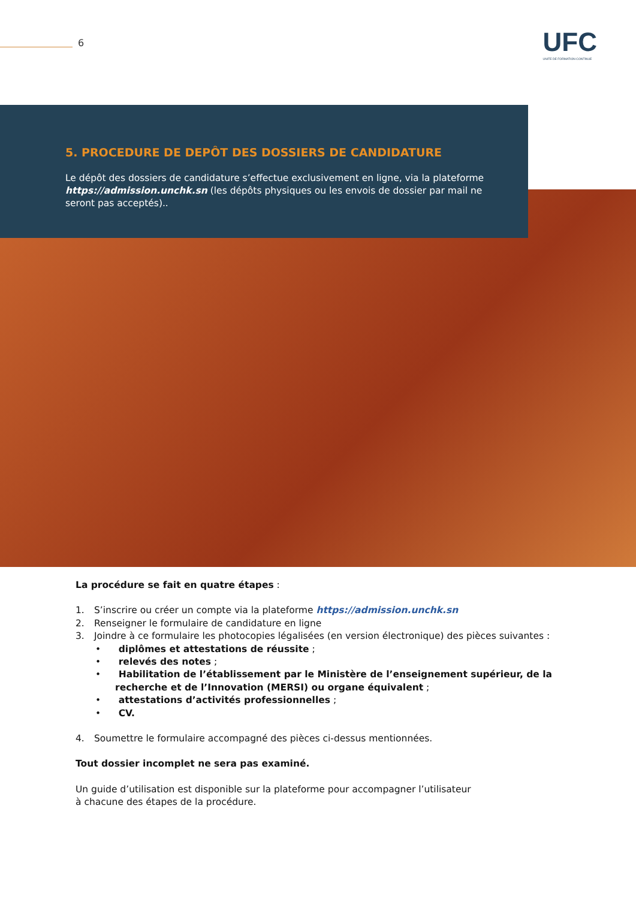6 UFC
UNITE DE FORMATION CONTINUE
5. PROCEDURE DE DEPÔT DES DOSSIERS DE CANDIDATURE
Le dépôt des dossiers de candidature s’effectue exclusivement en ligne, via la plateforme https://admission.unchk.sn (les dépôts physiques ou les envois de dossier par mail ne seront pas acceptés)..
La procédure se fait en quatre étapes :
1. S’inscrire ou créer un compte via la plateforme https://admission.unchk.sn
2. Renseigner le formulaire de candidature en ligne
3. Joindre à ce formulaire les photocopies légalisées (en version électronique) des pièces suivantes :
• diplômes et attestations de réussite ;
• relevés des notes ;
• Habilitation de l’établissement par le Ministère de l’enseignement supérieur, de la recherche et de l’Innovation (MERSI) ou organe équivalent ;
• attestations d’activités professionnelles ;
• CV.
4. Soumettre le formulaire accompagné des pièces ci-dessus mentionnées.
Tout dossier incomplet ne sera pas examiné.
Un guide d’utilisation est disponible sur la plateforme pour accompagner l’utilisateur
à chacune des étapes de la procédure.